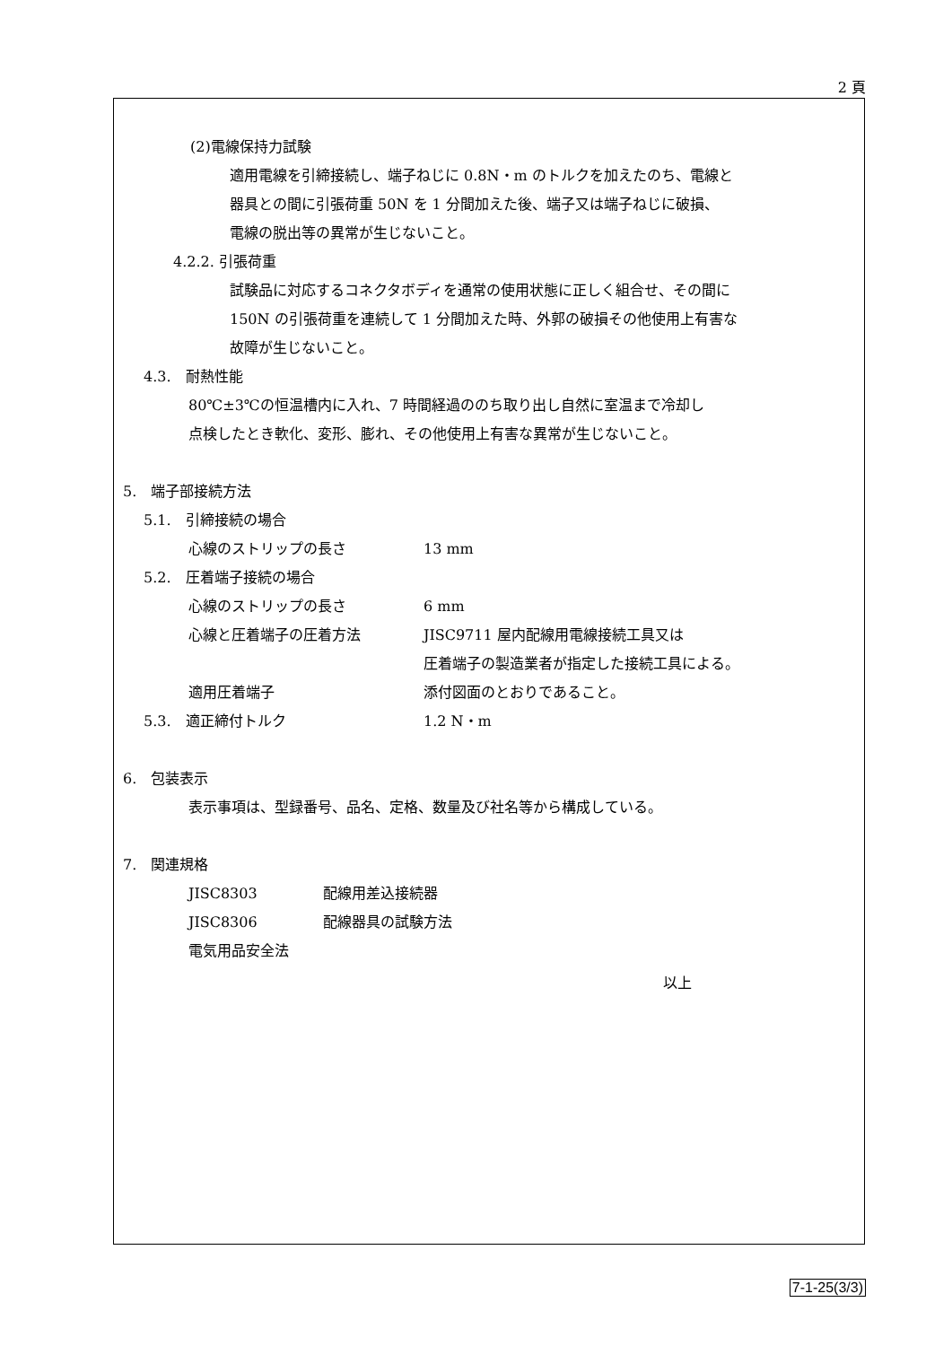2 頁
(2)電線保持力試験
適用電線を引締接続し、端子ねじに 0.8N・m のトルクを加えたのち、電線と
器具との間に引張荷重 50N を 1 分間加えた後、端子又は端子ねじに破損、
電線の脱出等の異常が生じないこと。
4.2.2. 引張荷重
試験品に対応するコネクタボディを通常の使用状態に正しく組合せ、その間に
150N の引張荷重を連続して 1 分間加えた時、外郭の破損その他使用上有害な
故障が生じないこと。
4.3.　耐熱性能
80℃±3℃の恒温槽内に入れ、7 時間経過ののち取り出し自然に室温まで冷却し
点検したとき軟化、変形、膨れ、その他使用上有害な異常が生じないこと。
5.　端子部接続方法
5.1.　引締接続の場合
心線のストリップの長さ 13 mm
5.2.　圧着端子接続の場合
心線のストリップの長さ 6 mm
心線と圧着端子の圧着方法 JISC9711 屋内配線用電線接続工具又は
圧着端子の製造業者が指定した接続工具による。
適用圧着端子 添付図面のとおりであること。
5.3.　適正締付トルク 1.2 N・m
6.　包装表示
表示事項は、型録番号、品名、定格、数量及び社名等から構成している。
7.　関連規格
JISC8303 配線用差込接続器
JISC8306 配線器具の試験方法
電気用品安全法
以上
7-1-25(3/3)